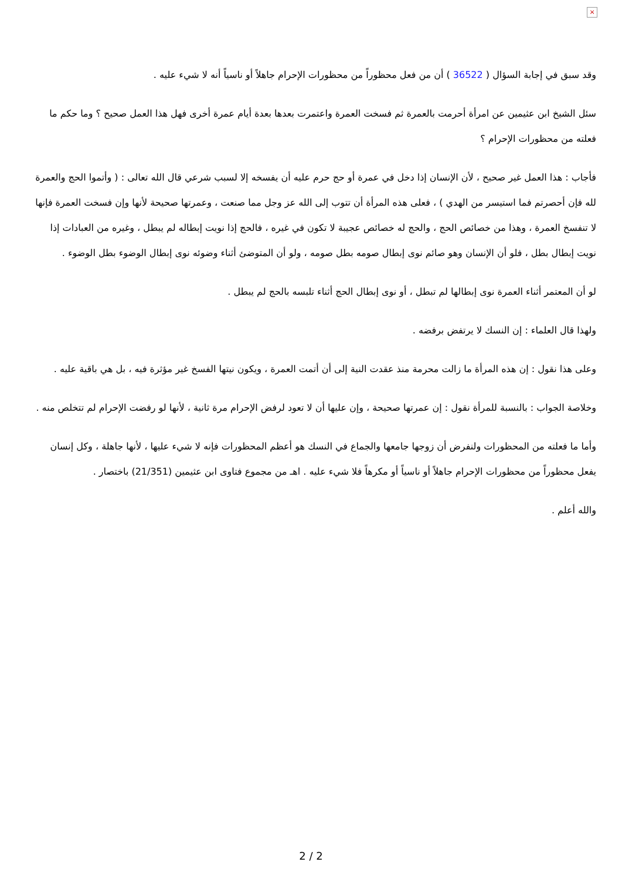×
وقد سبق في إجابة السؤال ( 36522 ) أن من فعل محظوراً من محظورات الإحرام جاهلاً أو ناسياً أنه لا شيء عليه .
سئل الشيخ ابن عثيمين عن امرأة أحرمت بالعمرة ثم فسخت العمرة واعتمرت بعدها بعدة أيام عمرة أخرى فهل هذا العمل صحيح ؟ وما حكم ما فعلته من محظورات الإحرام ؟
فأجاب : هذا العمل غير صحيح ، لأن الإنسان إذا دخل في عمرة أو حج حرم عليه أن يفسخه إلا لسبب شرعي قال الله تعالى : ( وأتموا الحج والعمرة لله فإن أحصرتم فما استيسر من الهدي ) ، فعلى هذه المرأة أن تتوب إلى الله عز وجل مما صنعت ، وعمرتها صحيحة لأنها وإن فسخت العمرة فإنها لا تنفسخ العمرة ، وهذا من خصائص الحج ، والحج له خصائص عجيبة لا تكون في غيره ، فالحج إذا نويت إبطاله لم يبطل ، وغيره من العبادات إذا نويت إبطال بطل ، فلو أن الإنسان وهو صائم نوى إبطال صومه بطل صومه ، ولو أن المتوضئ أثناء وضوئه نوى إبطال الوضوء بطل الوضوء .
لو أن المعتمر أثناء العمرة نوى إبطالها لم تبطل ، أو نوى إبطال الحج أثناء تلبسه بالحج لم يبطل .
ولهذا قال العلماء : إن النسك لا يرتفض برفضه .
وعلى هذا نقول : إن هذه المرأة ما زالت محرمة منذ عقدت النية إلى أن أتمت العمرة ، ويكون نيتها الفسخ غير مؤثرة فيه ، بل هي باقية عليه .
وخلاصة الجواب : بالنسبة للمرأة نقول : إن عمرتها صحيحة ، وإن عليها أن لا تعود لرفض الإحرام مرة ثانية ، لأنها لو رفضت الإحرام لم تتخلص منه .
وأما ما فعلته من المحظورات ولنفرض أن زوجها جامعها والجماع في النسك هو أعظم المحظورات فإنه لا شيء عليها ، لأنها جاهلة ، وكل إنسان يفعل محظوراً من محظورات الإحرام جاهلاً أو ناسياً أو مكرهاً فلا شيء عليه . اهـ من مجموع فتاوى ابن عثيمين (21/351) باختصار .
والله أعلم .
2 / 2